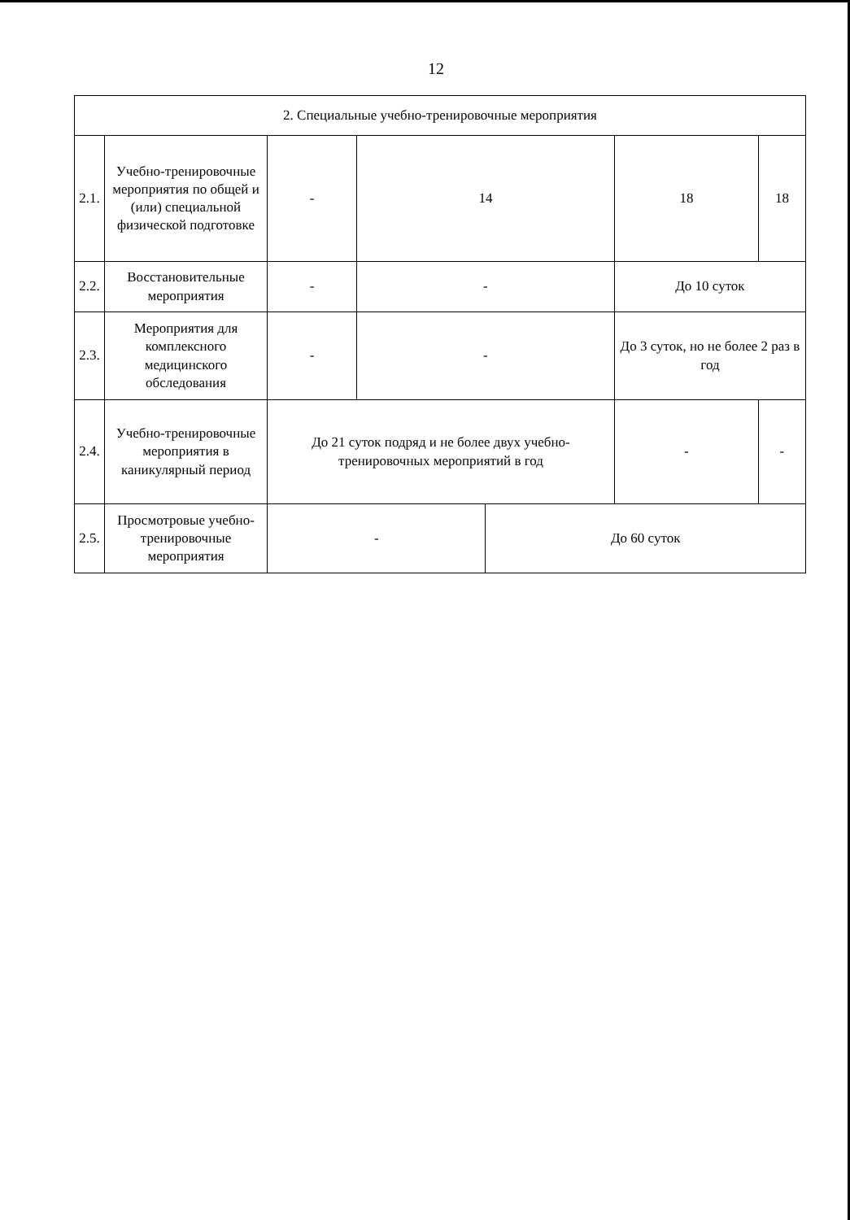12
| 2. Специальные учебно-тренировочные мероприятия | | | | | | |
| 2.1. | Учебно-тренировочные мероприятия по общей и (или) специальной физической подготовке | - | 14 | | 18 | 18 |
| 2.2. | Восстановительные мероприятия | - | - | | До 10 суток | |
| 2.3. | Мероприятия для комплексного медицинского обследования | - | - | | До 3 суток, но не более 2 раз в год | |
| 2.4. | Учебно-тренировочные мероприятия в каникулярный период | До 21 суток подряд и не более двух учебно-тренировочных мероприятий в год | | | - | - |
| 2.5. | Просмотровые учебно-тренировочные мероприятия | - | | До 60 суток | | |